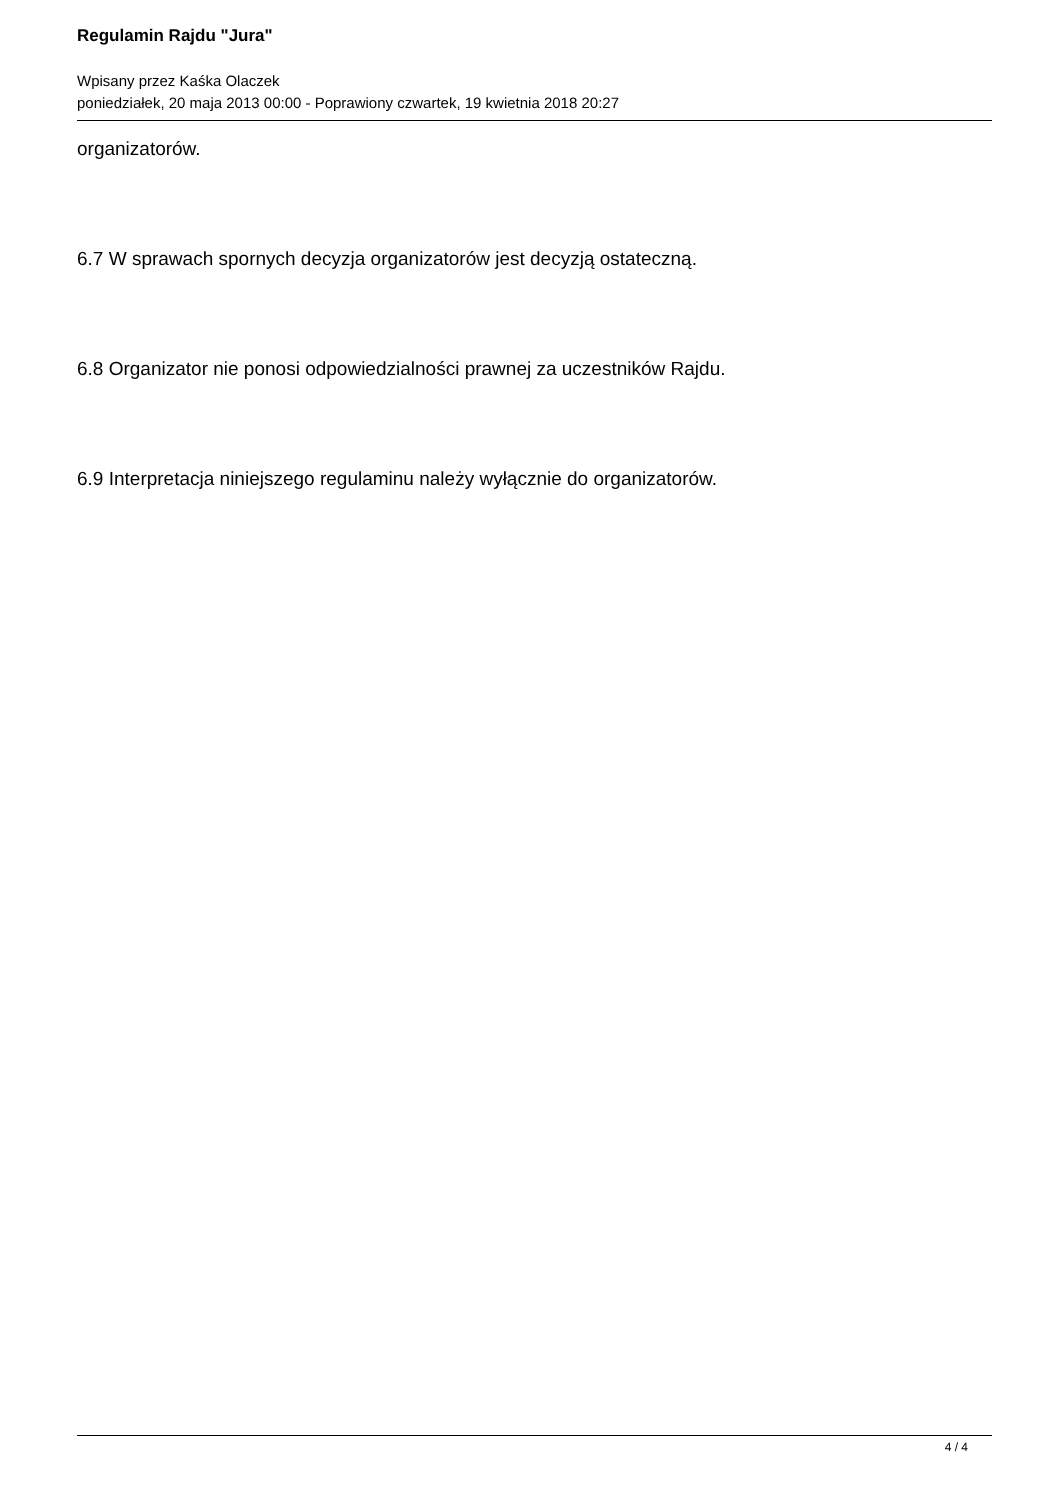Regulamin Rajdu "Jura"
Wpisany przez Kaśka Olaczek
poniedziałek, 20 maja 2013 00:00 - Poprawiony czwartek, 19 kwietnia 2018 20:27
organizatorów.
6.7 W sprawach spornych decyzja organizatorów jest decyzją ostateczną.
6.8 Organizator nie ponosi odpowiedzialności prawnej za uczestników Rajdu.
6.9 Interpretacja niniejszego regulaminu należy wyłącznie do organizatorów.
4 / 4